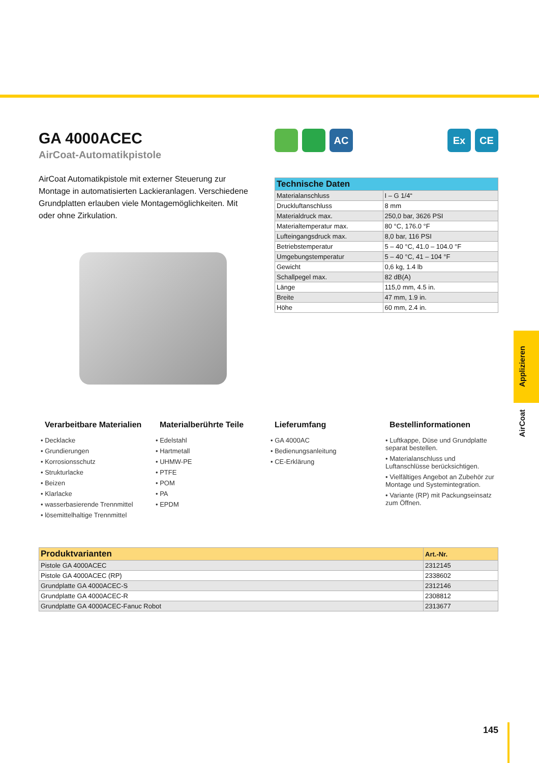GA 4000ACEC
AirCoat-Automatikpistole
AirCoat Automatikpistole mit externer Steuerung zur Montage in auto­matisierten Lackieranlagen. Verschiedene Grundplatten erlauben viele Montagemöglichkeiten. Mit oder ohne Zirkulation.
AC Ex CE
| Technische Daten | |
| --- | --- |
| Materialanschluss | I – G 1/4“ |
| Druckluftanschluss | 8 mm |
| Materialdruck max. | 250,0 bar, 3626 PSI |
| Materialtemperatur max. | 80 °C, 176.0 °F |
| Lufteingangsdruck max. | 8,0 bar, 116 PSI |
| Betriebstemperatur | 5 – 40 °C, 41.0 – 104.0 °F |
| Umgebungstemperatur | 5 – 40 °C, 41 – 104 °F |
| Gewicht | 0,6 kg, 1.4 lb |
| Schallpegel max. | 82 dB(A) |
| Länge | 115,0 mm, 4.5 in. |
| Breite | 47 mm, 1.9 in. |
| Höhe | 60 mm, 2.4 in. |
Verarbeitbare Materialien
• Decklacke
• Grundierungen
• Korrosionsschutz
• Strukturlacke
• Beizen
• Klarlacke
• wasserbasierende Trennmittel
• lösemittelhaltige Trennmittel
Materialberührte Teile
• Edelstahl
• Hartmetall
• UHMW-PE
• PTFE
• POM
• PA
• EPDM
Lieferumfang
• GA 4000AC
• Bedienungsanleitung
• CE-Erklärung
Bestellinformationen
• Luftkappe, Düse und Grundplatte separat bestellen.
• Materialanschluss und Luftanschlüsse berücksichtigen.
• Vielfältiges Angebot an Zubehör zur Montage und Systemintegration.
• Variante (RP) mit Packungseinsatz zum Öffnen.
| Produktvarianten | Art.-Nr. |
| --- | --- |
| Pistole GA 4000ACEC | 2312145 |
| Pistole GA 4000ACEC (RP) | 2338602 |
| Grundplatte GA 4000ACEC-S | 2312146 |
| Grundplatte GA 4000ACEC-R | 2308812 |
| Grundplatte GA 4000ACEC-Fanuc Robot | 2313677 |
Applizieren
AirCoat
145